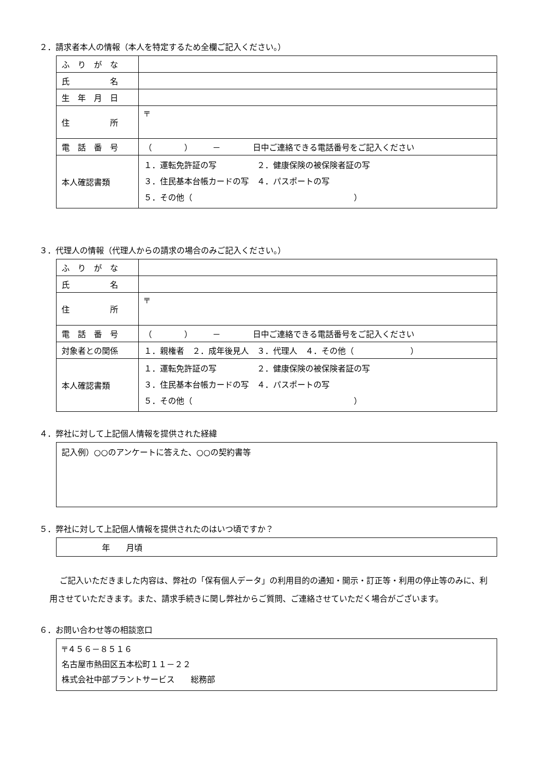２．請求者本人の情報（本人を特定するため全欄ご記入ください。）
| ふ り が な | |
| 氏 名 | |
| 生 年 月 日 | |
| 住 所 | 〒 |
| 電 話 番 号 | （ ） － 日中ご連絡できる電話番号をご記入ください |
| 本人確認書類 | １．運転免許証の写 ２．健康保険の被保険者証の写 ３．住民基本台帳カードの写 ４．パスポートの写 ５．その他（ ） |
３．代理人の情報（代理人からの請求の場合のみご記入ください。）
| ふ り が な | |
| 氏 名 | |
| 住 所 | 〒 |
| 電 話 番 号 | （ ） － 日中ご連絡できる電話番号をご記入ください |
| 対象者との関係 | １．親権者 ２．成年後見人 ３．代理人 ４．その他（ ） |
| 本人確認書類 | １．運転免許証の写 ２．健康保険の被保険者証の写 ３．住民基本台帳カードの写 ４．パスポートの写 ５．その他（ ） |
４．弊社に対して上記個人情報を提供された経緯
記入例）○○のアンケートに答えた、○○の契約書等
５．弊社に対して上記個人情報を提供されたのはいつ頃ですか？
　　　　　年　　月頃
ご記入いただきました内容は、弊社の「保有個人データ」の利用目的の通知・開示・訂正等・利用の停止等のみに、利用させていただきます。また、請求手続きに関し弊社からご質問、ご連絡させていただく場合がございます。
６．お問い合わせ等の相談窓口
〒４５６－８５１６
名古屋市熱田区五本松町１１－２２
株式会社中部プラントサービス　　総務部